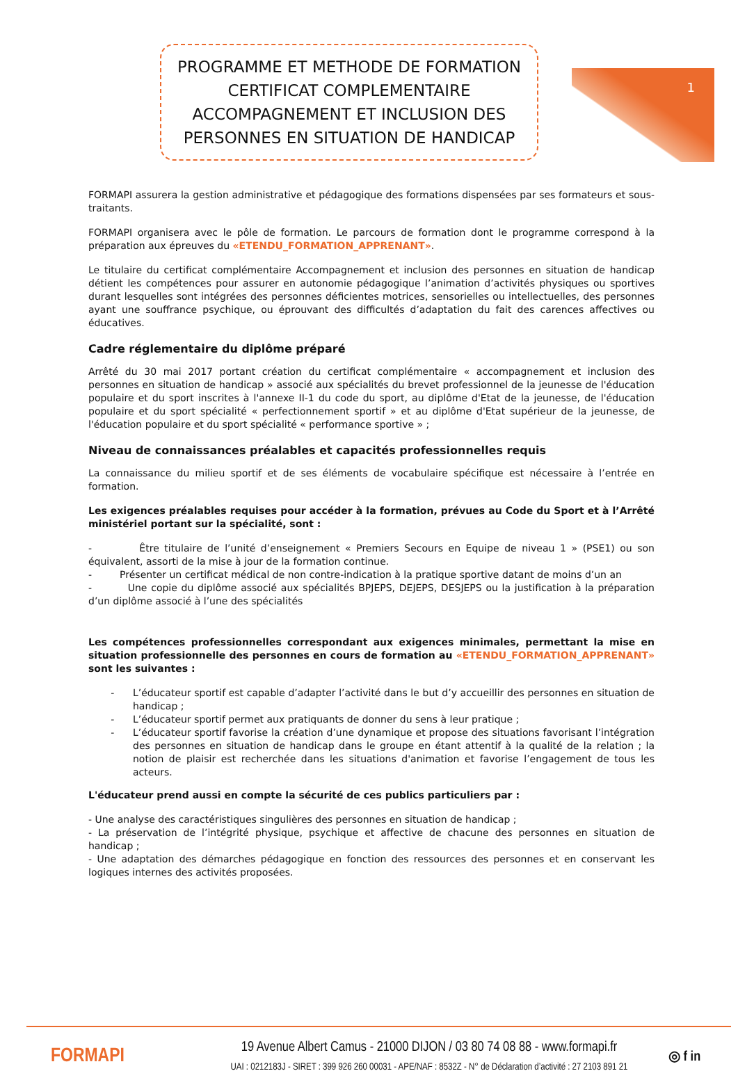1
PROGRAMME ET METHODE DE FORMATION CERTIFICAT COMPLEMENTAIRE ACCOMPAGNEMENT ET INCLUSION DES PERSONNES EN SITUATION DE HANDICAP
FORMAPI assurera la gestion administrative et pédagogique des formations dispensées par ses formateurs et sous-traitants.
FORMAPI organisera avec le pôle de formation. Le parcours de formation dont le programme correspond à la préparation aux épreuves du «ETENDU_FORMATION_APPRENANT».
Le titulaire du certificat complémentaire Accompagnement et inclusion des personnes en situation de handicap détient les compétences pour assurer en autonomie pédagogique l’animation d’activités physiques ou sportives durant lesquelles sont intégrées des personnes déficientes motrices, sensorielles ou intellectuelles, des personnes ayant une souffrance psychique, ou éprouvant des difficultés d’adaptation du fait des carences affectives ou éducatives.
Cadre réglementaire du diplôme préparé
Arrêté du 30 mai 2017 portant création du certificat complémentaire « accompagnement et inclusion des personnes en situation de handicap » associé aux spécialités du brevet professionnel de la jeunesse de l'éducation populaire et du sport inscrites à l'annexe II-1 du code du sport, au diplôme d'Etat de la jeunesse, de l'éducation populaire et du sport spécialité « perfectionnement sportif » et au diplôme d'Etat supérieur de la jeunesse, de l'éducation populaire et du sport spécialité « performance sportive » ;
Niveau de connaissances préalables et capacités professionnelles requis
La connaissance du milieu sportif et de ses éléments de vocabulaire spécifique est nécessaire à l’entrée en formation.
Les exigences préalables requises pour accéder à la formation, prévues au Code du Sport et à l’Arrêté ministériel portant sur la spécialité, sont :
- Être titulaire de l’unité d’enseignement « Premiers Secours en Equipe de niveau 1 » (PSE1) ou son équivalent, assorti de la mise à jour de la formation continue.
- Présenter un certificat médical de non contre-indication à la pratique sportive datant de moins d’un an
- Une copie du diplôme associé aux spécialités BPJEPS, DEJEPS, DESJEPS ou la justification à la préparation d’un diplôme associé à l’une des spécialités
Les compétences professionnelles correspondant aux exigences minimales, permettant la mise en situation professionnelle des personnes en cours de formation au «ETENDU_FORMATION_APPRENANT» sont les suivantes :
L’éducateur sportif est capable d’adapter l’activité dans le but d’y accueillir des personnes en situation de handicap ;
L’éducateur sportif permet aux pratiquants de donner du sens à leur pratique ;
L’éducateur sportif favorise la création d’une dynamique et propose des situations favorisant l’intégration des personnes en situation de handicap dans le groupe en étant attentif à la qualité de la relation ; la notion de plaisir est recherchée dans les situations d'animation et favorise l’engagement de tous les acteurs.
L'éducateur prend aussi en compte la sécurité de ces publics particuliers par :
- Une analyse des caractéristiques singulières des personnes en situation de handicap ;
- La préservation de l’intégrité physique, psychique et affective de chacune des personnes en situation de handicap ;
- Une adaptation des démarches pédagogique en fonction des ressources des personnes et en conservant les logiques internes des activités proposées.
FORMAPI
19 Avenue Albert Camus - 21000 DIJON / 03 80 74 08 88 - www.formapi.fr
UAI : 0212183J - SIRET : 399 926 260 00031 - APE/NAF : 8532Z - N° de Déclaration d’activité : 27 2103 891 21
◎ f in